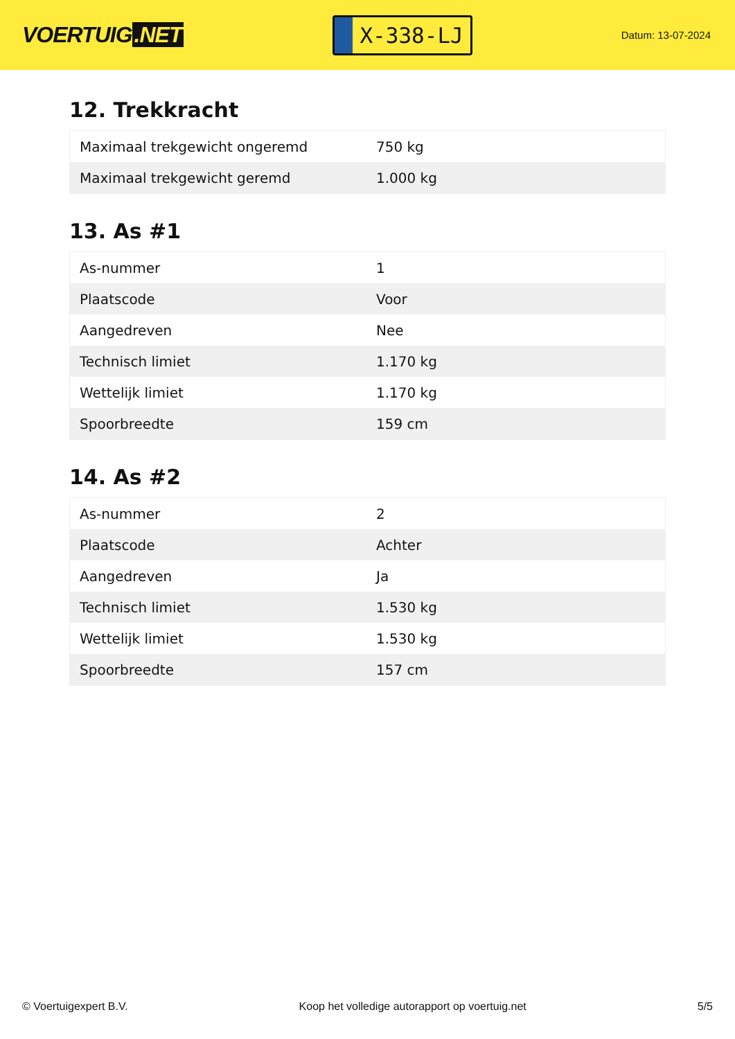VOERTUIG.NET
X-338-LJ
Datum: 13-07-2024
12. Trekkracht
| Maximaal trekgewicht ongeremd | 750 kg |
| Maximaal trekgewicht geremd | 1.000 kg |
13. As #1
| As-nummer | 1 |
| Plaatscode | Voor |
| Aangedreven | Nee |
| Technisch limiet | 1.170 kg |
| Wettelijk limiet | 1.170 kg |
| Spoorbreedte | 159 cm |
14. As #2
| As-nummer | 2 |
| Plaatscode | Achter |
| Aangedreven | Ja |
| Technisch limiet | 1.530 kg |
| Wettelijk limiet | 1.530 kg |
| Spoorbreedte | 157 cm |
© Voertuigexpert B.V. Koop het volledige autorapport op voertuig.net 5/5